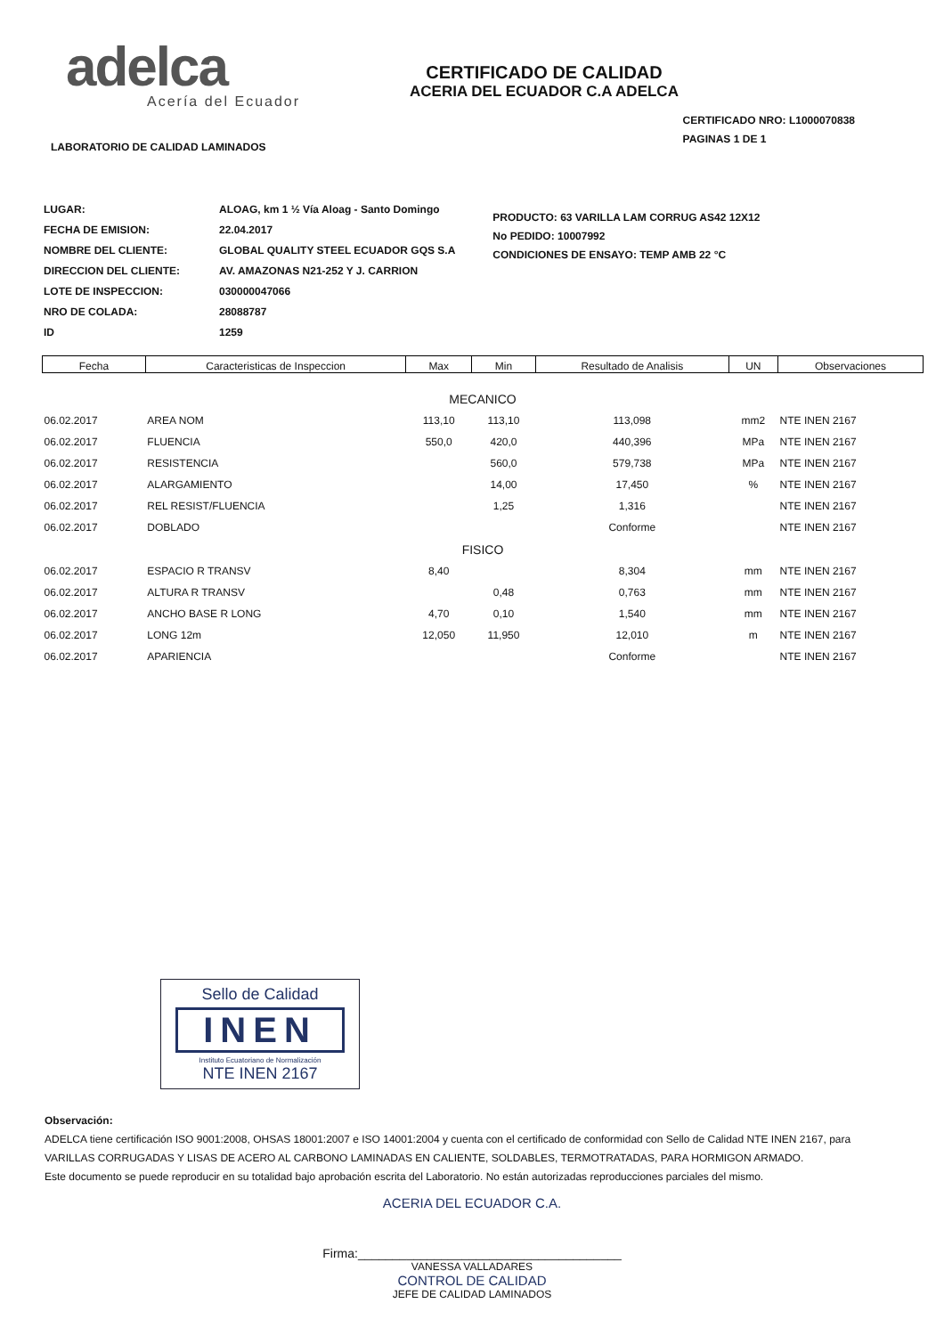adelca
Acería del Ecuador
CERTIFICADO DE CALIDAD
ACERIA DEL ECUADOR C.A ADELCA
LABORATORIO DE CALIDAD LAMINADOS
CERTIFICADO NRO: L1000070838
PAGINAS 1 DE 1
| LUGAR: | ALOAG, km 1 ½ Vía Aloag - Santo Domingo |
| FECHA DE EMISION: | 22.04.2017 |
| NOMBRE DEL CLIENTE: | GLOBAL QUALITY STEEL ECUADOR GQS S.A |
| DIRECCION DEL CLIENTE: | AV. AMAZONAS N21-252 Y J. CARRION |
| LOTE DE INSPECCION: | 030000047066 |
| NRO DE COLADA: | 28088787 |
| ID | 1259 |
PRODUCTO: 63 VARILLA LAM CORRUG AS42 12X12
No PEDIDO: 10007992
CONDICIONES DE ENSAYO: TEMP AMB 22 °C
| Fecha | Caracteristicas de Inspeccion | Max | Min | Resultado de Analisis | UN | Observaciones |
| --- | --- | --- | --- | --- | --- | --- |
| MECANICO | | | | | | |
| 06.02.2017 | AREA NOM | 113,10 | 113,10 | 113,098 | mm2 | NTE INEN 2167 |
| 06.02.2017 | FLUENCIA | 550,0 | 420,0 | 440,396 | MPa | NTE INEN 2167 |
| 06.02.2017 | RESISTENCIA | | 560,0 | 579,738 | MPa | NTE INEN 2167 |
| 06.02.2017 | ALARGAMIENTO | | 14,00 | 17,450 | % | NTE INEN 2167 |
| 06.02.2017 | REL RESIST/FLUENCIA | | 1,25 | 1,316 | | NTE INEN 2167 |
| 06.02.2017 | DOBLADO | | | Conforme | | NTE INEN 2167 |
| FISICO | | | | | | |
| 06.02.2017 | ESPACIO R TRANSV | 8,40 | | 8,304 | mm | NTE INEN 2167 |
| 06.02.2017 | ALTURA R TRANSV | | 0,48 | 0,763 | mm | NTE INEN 2167 |
| 06.02.2017 | ANCHO BASE R LONG | 4,70 | 0,10 | 1,540 | mm | NTE INEN 2167 |
| 06.02.2017 | LONG 12m | 12,050 | 11,950 | 12,010 | m | NTE INEN 2167 |
| 06.02.2017 | APARIENCIA | | | Conforme | | NTE INEN 2167 |
Sello de Calidad
INEN
Instituto Ecuatoriano de Normalización
NTE INEN 2167
Observación:
ADELCA tiene certificación ISO 9001:2008, OHSAS 18001:2007 e ISO 14001:2004 y cuenta con el certificado de conformidad con Sello de Calidad NTE INEN 2167, para VARILLAS CORRUGADAS Y LISAS DE ACERO AL CARBONO LAMINADAS EN CALIENTE, SOLDABLES, TERMOTRATADAS, PARA HORMIGON ARMADO.
Este documento se puede reproducir en su totalidad bajo aprobación escrita del Laboratorio. No están autorizadas reproducciones parciales del mismo.
ACERIA DEL ECUADOR C.A.
Firma:______________________________________
VANESSA VALLADARES
CONTROL DE CALIDAD
JEFE DE CALIDAD LAMINADOS